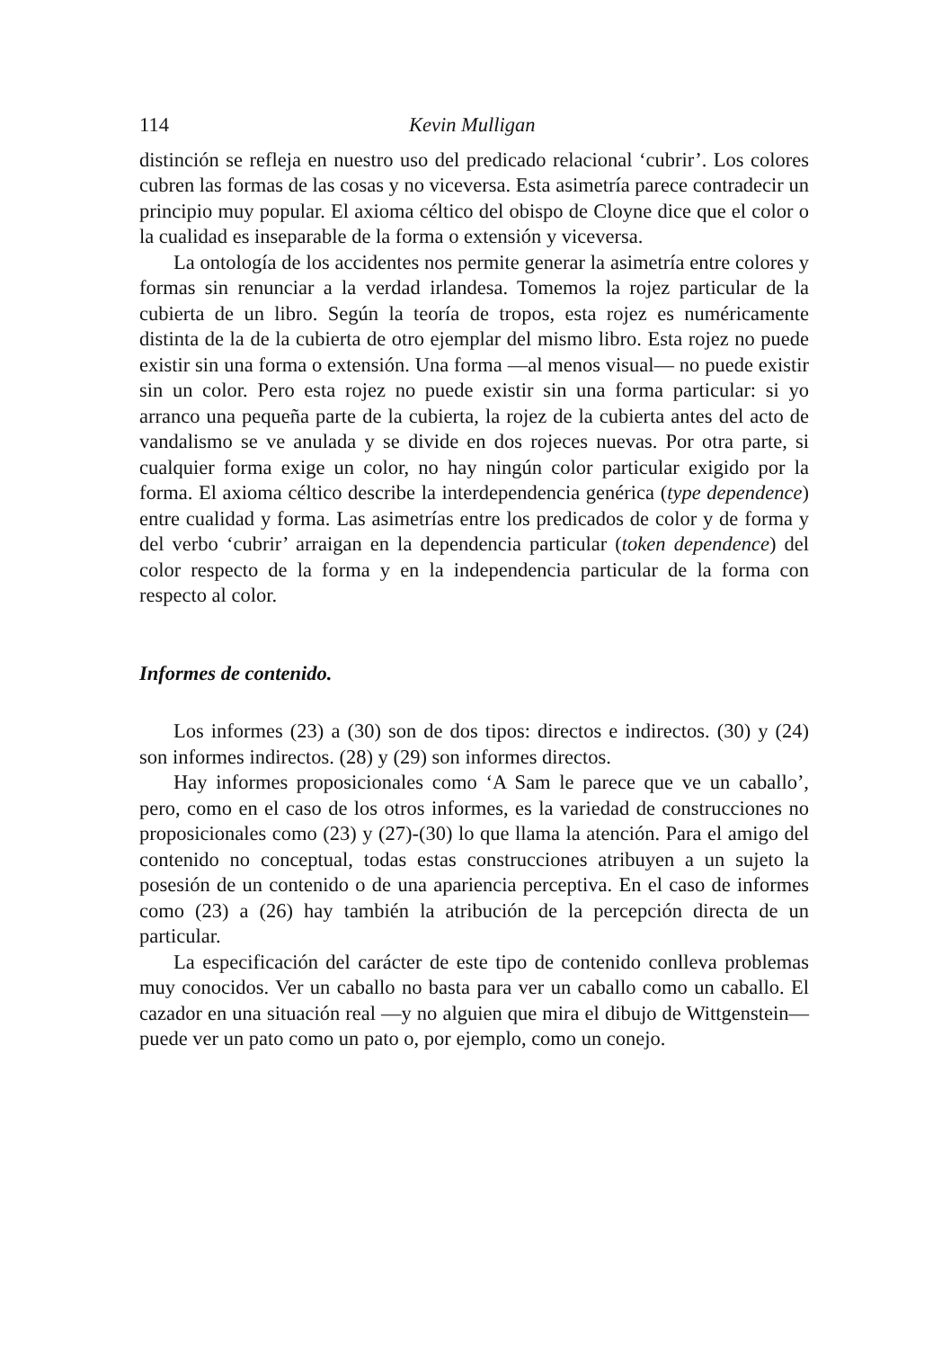114 Kevin Mulligan
distinción se refleja en nuestro uso del predicado relacional ‘cubrir’. Los colores cubren las formas de las cosas y no viceversa. Esta asimetría parece contradecir un principio muy popular. El axioma céltico del obispo de Cloyne dice que el color o la cualidad es inseparable de la forma o extensión y viceversa.
La ontología de los accidentes nos permite generar la asimetría entre colores y formas sin renunciar a la verdad irlandesa. Tomemos la rojez particular de la cubierta de un libro. Según la teoría de tropos, esta rojez es numéricamente distinta de la de la cubierta de otro ejemplar del mismo libro. Esta rojez no puede existir sin una forma o extensión. Una forma —al menos visual— no puede existir sin un color. Pero esta rojez no puede existir sin una forma particular: si yo arranco una pequeña parte de la cubierta, la rojez de la cubierta antes del acto de vandalismo se ve anulada y se divide en dos rojeces nuevas. Por otra parte, si cualquier forma exige un color, no hay ningún color particular exigido por la forma. El axioma céltico describe la interdependencia genérica (type dependence) entre cualidad y forma. Las asimetrías entre los predicados de color y de forma y del verbo ‘cubrir’ arraigan en la dependencia particular (token dependence) del color respecto de la forma y en la independencia particular de la forma con respecto al color.
Informes de contenido.
Los informes (23) a (30) son de dos tipos: directos e indirectos. (30) y (24) son informes indirectos. (28) y (29) son informes directos.
Hay informes proposicionales como ‘A Sam le parece que ve un caballo’, pero, como en el caso de los otros informes, es la variedad de construcciones no proposicionales como (23) y (27)-(30) lo que llama la atención. Para el amigo del contenido no conceptual, todas estas construcciones atribuyen a un sujeto la posesión de un contenido o de una apariencia perceptiva. En el caso de informes como (23) a (26) hay también la atribución de la percepción directa de un particular.
La especificación del carácter de este tipo de contenido conlleva problemas muy conocidos. Ver un caballo no basta para ver un caballo como un caballo. El cazador en una situación real —y no alguien que mira el dibujo de Wittgenstein— puede ver un pato como un pato o, por ejemplo, como un conejo.